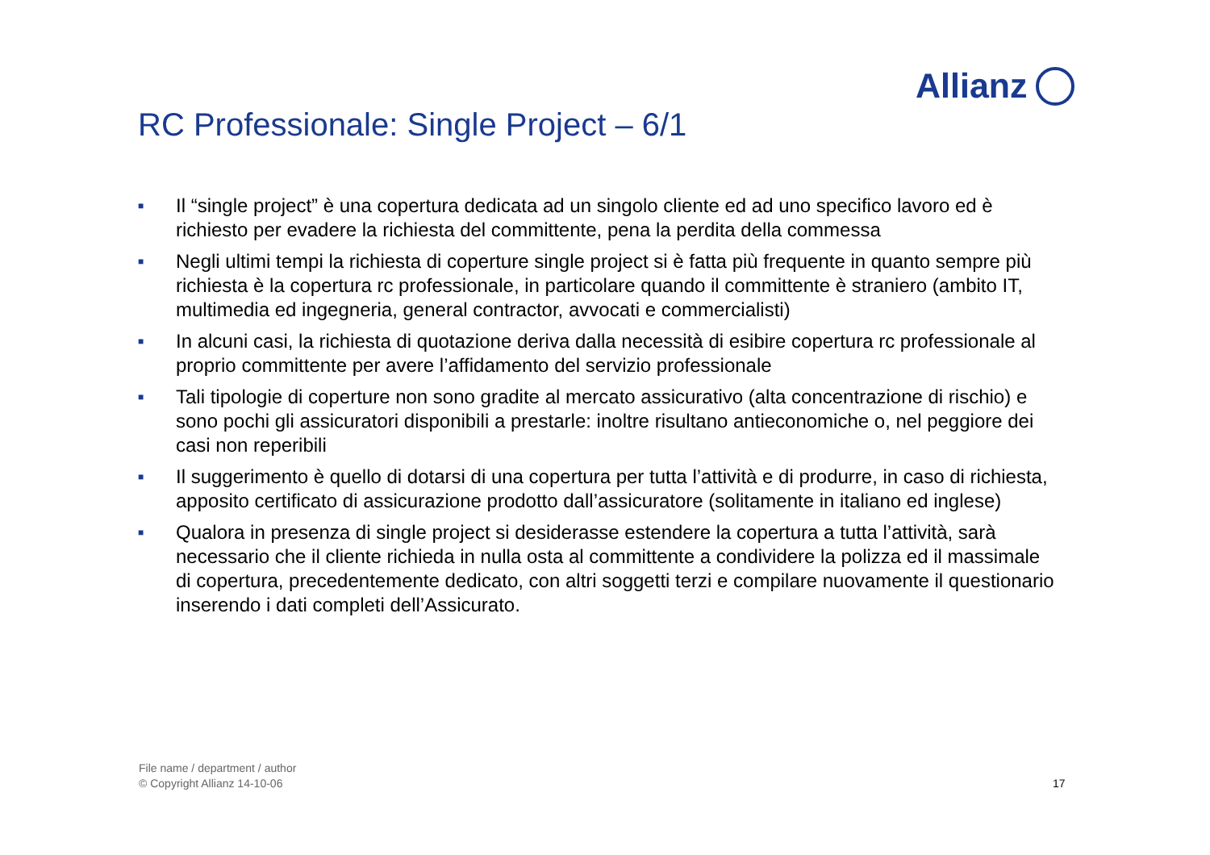Allianz
RC Professionale: Single Project – 6/1
■ Il “single project” è una copertura dedicata ad un singolo cliente ed ad uno specifico lavoro ed è richiesto per evadere la richiesta del committente, pena la perdita della commessa
■ Negli ultimi tempi la richiesta di coperture single project si è fatta più frequente in quanto sempre più richiesta è la copertura rc professionale, in particolare quando il committente è straniero (ambito IT, multimedia ed ingegneria, general contractor, avvocati e commercialisti)
■ In alcuni casi, la richiesta di quotazione deriva dalla necessità di esibire copertura rc professionale al proprio committente per avere l’affidamento del servizio professionale
■ Tali tipologie di coperture non sono gradite al mercato assicurativo (alta concentrazione di rischio) e sono pochi gli assicuratori disponibili a prestarle: inoltre risultano antieconomiche o, nel peggiore dei casi non reperibili
■ Il suggerimento è quello di dotarsi di una copertura per tutta l’attività e di produrre, in caso di richiesta, apposito certificato di assicurazione prodotto dall’assicuratore (solitamente in italiano ed inglese)
■ Qualora in presenza di single project si desiderasse estendere la copertura a tutta l’attività, sarà necessario che il cliente richieda in nulla osta al committente a condividere la polizza ed il massimale di copertura, precedentemente dedicato, con altri soggetti terzi e compilare nuovamente il questionario inserendo i dati completi dell’Assicurato.
File name / department / author
© Copyright Allianz 14-10-06
17